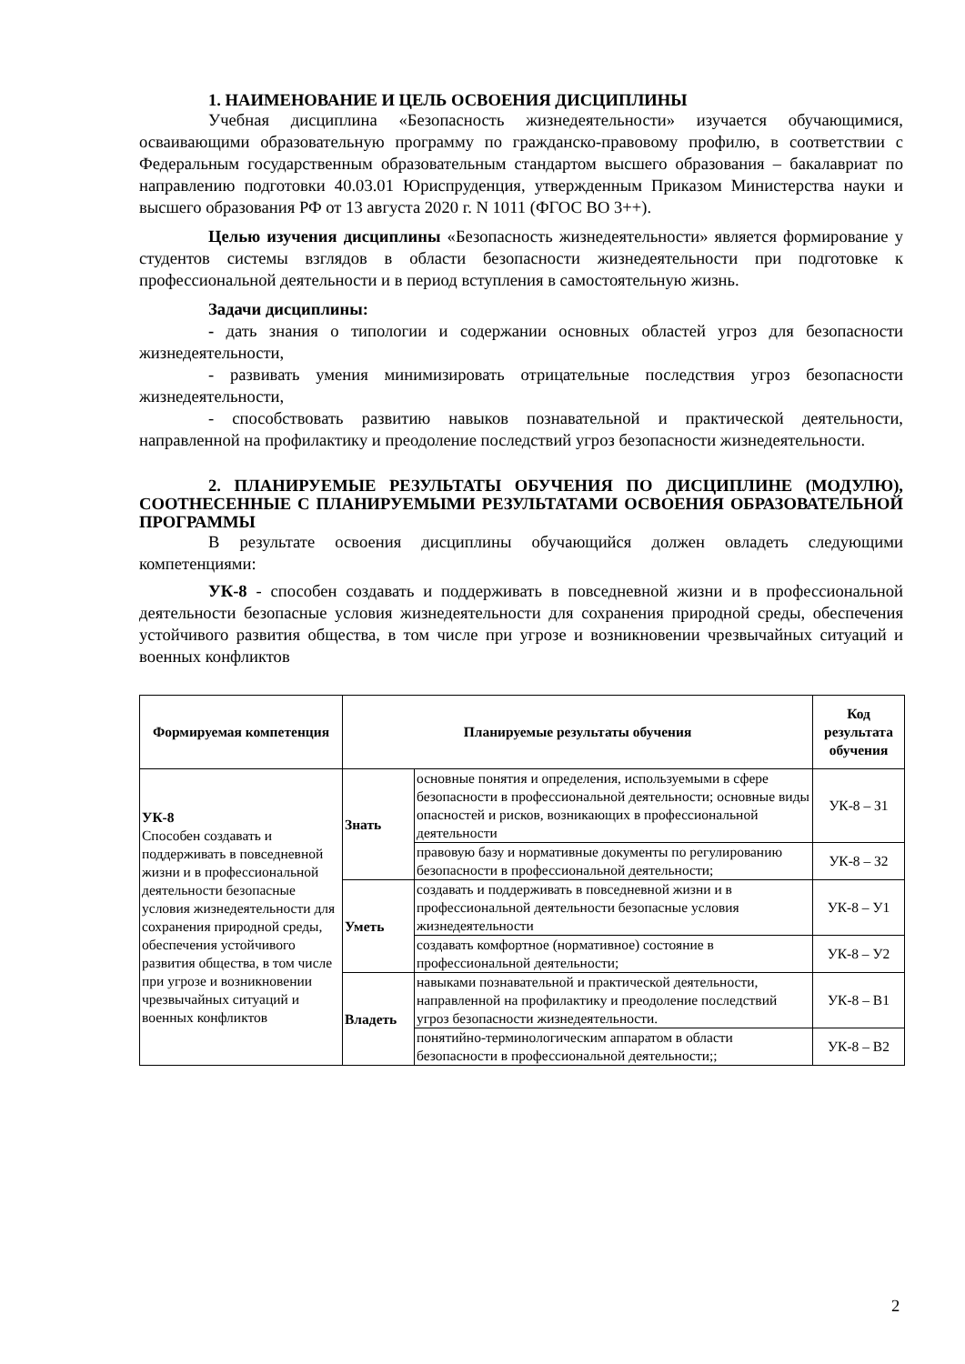1. НАИМЕНОВАНИЕ И ЦЕЛЬ ОСВОЕНИЯ ДИСЦИПЛИНЫ
Учебная дисциплина «Безопасность жизнедеятельности» изучается обучающимися, осваивающими образовательную программу по гражданско-правовому профилю, в соответствии с Федеральным государственным образовательным стандартом высшего образования – бакалавриат по направлению подготовки 40.03.01 Юриспруденция, утвержденным Приказом Министерства науки и высшего образования РФ от 13 августа 2020 г. N 1011 (ФГОС ВО 3++).
Целью изучения дисциплины «Безопасность жизнедеятельности» является формирование у студентов системы взглядов в области безопасности жизнедеятельности при подготовке к профессиональной деятельности и в период вступления в самостоятельную жизнь.
Задачи дисциплины:
- дать знания о типологии и содержании основных областей угроз для безопасности жизнедеятельности,
- развивать умения минимизировать отрицательные последствия угроз безопасности жизнедеятельности,
- способствовать развитию навыков познавательной и практической деятельности, направленной на профилактику и преодоление последствий угроз безопасности жизнедеятельности.
2. ПЛАНИРУЕМЫЕ РЕЗУЛЬТАТЫ ОБУЧЕНИЯ ПО ДИСЦИПЛИНЕ (МОДУЛЮ), СООТНЕСЕННЫЕ С ПЛАНИРУЕМЫМИ РЕЗУЛЬТАТАМИ ОСВОЕНИЯ ОБРАЗОВАТЕЛЬНОЙ ПРОГРАММЫ
В результате освоения дисциплины обучающийся должен овладеть следующими компетенциями:
УК-8 - способен создавать и поддерживать в повседневной жизни и в профессиональной деятельности безопасные условия жизнедеятельности для сохранения природной среды, обеспечения устойчивого развития общества, в том числе при угрозе и возникновении чрезвычайных ситуаций и военных конфликтов
| Формируемая компетенция | Планируемые результаты обучения | | Код результата обучения |
| --- | --- | --- | --- |
| УК-8 Способен создавать и поддерживать в повседневной жизни и в профессиональной деятельности безопасные условия жизнедеятельности для сохранения природной среды, обеспечения устойчивого развития общества, в том числе при угрозе и возникновении чрезвычайных ситуаций и военных конфликтов | Знать | основные понятия и определения, используемыми в сфере безопасности в профессиональной деятельности; основные виды опасностей и рисков, возникающих в профессиональной деятельности | УК-8 – З1 |
| | | правовую базу и нормативные документы по регулированию безопасности в профессиональной деятельности; | УК-8 – З2 |
| | Уметь | создавать и поддерживать в повседневной жизни и в профессиональной деятельности безопасные условия жизнедеятельности | УК-8 – У1 |
| | | создавать комфортное (нормативное) состояние в профессиональной деятельности; | УК-8 – У2 |
| | Владеть | навыками познавательной и практической деятельности, направленной на профилактику и преодоление последствий угроз безопасности жизнедеятельности. | УК-8 – В1 |
| | | понятийно-терминологическим аппаратом в области безопасности в профессиональной деятельности;; | УК-8 – В2 |
2